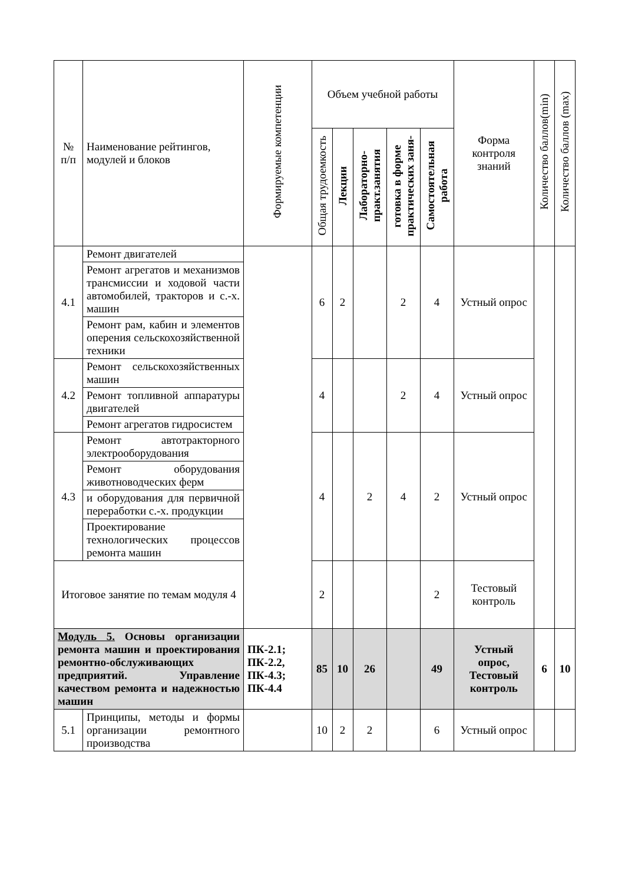| № п/п | Наименование рейтингов, модулей и блоков | Формируемые компетенции | Объем учебной работы | | | | | Форма контроля знаний | Количество баллов(min) | Количество баллов (max) |
| --- | --- | --- | --- | --- | --- | --- | --- | --- | --- | --- |
| | | | Общая трудоемкость | Лекции | Лабораторно- практ.занятия | готовка в форме практических заня- | Самостоятельная работа | | | |
| 4.1 | Ремонт двигателей | | 6 | 2 | | 2 | 4 | Устный опрос | | |
| | Ремонт агрегатов и механизмов трансмиссии и ходовой части автомобилей, тракторов и с.-х. машин | | | | | | | | | |
| | Ремонт рам, кабин и элементов оперения сельскохозяйственной техники | | | | | | | | | |
| 4.2 | Ремонт сельскохозяйственных машин | | 4 | | | 2 | 4 | Устный опрос | | |
| | Ремонт топливной аппаратуры двигателей | | | | | | | | | |
| | Ремонт агрегатов гидросистем | | | | | | | | | |
| 4.3 | Ремонт автотракторного электрооборудования | | 4 | | 2 | 4 | 2 | Устный опрос | | |
| | Ремонт оборудования животноводческих ферм | | | | | | | | | |
| | и оборудования для первичной переработки с.-х. продукции | | | | | | | | | |
| | Проектирование технологических процессов ремонта машин | | | | | | | | | |
| Итоговое занятие по темам модуля 4 | | | 2 | | | | 2 | Тестовый контроль | | |
| Модуль 5. Основы организации ремонта машин и проектирования ремонтно-обслуживающих предприятий. Управление качеством ремонта и надежностью машин | | ПК-2.1; ПК-2.2, ПК-4.3; ПК-4.4 | 85 | 10 | 26 | | 49 | Устный опрос, Тестовый контроль | 6 | 10 |
| 5.1 | Принципы, методы и формы организации ремонтного производства | | 10 | 2 | 2 | | 6 | Устный опрос | | |